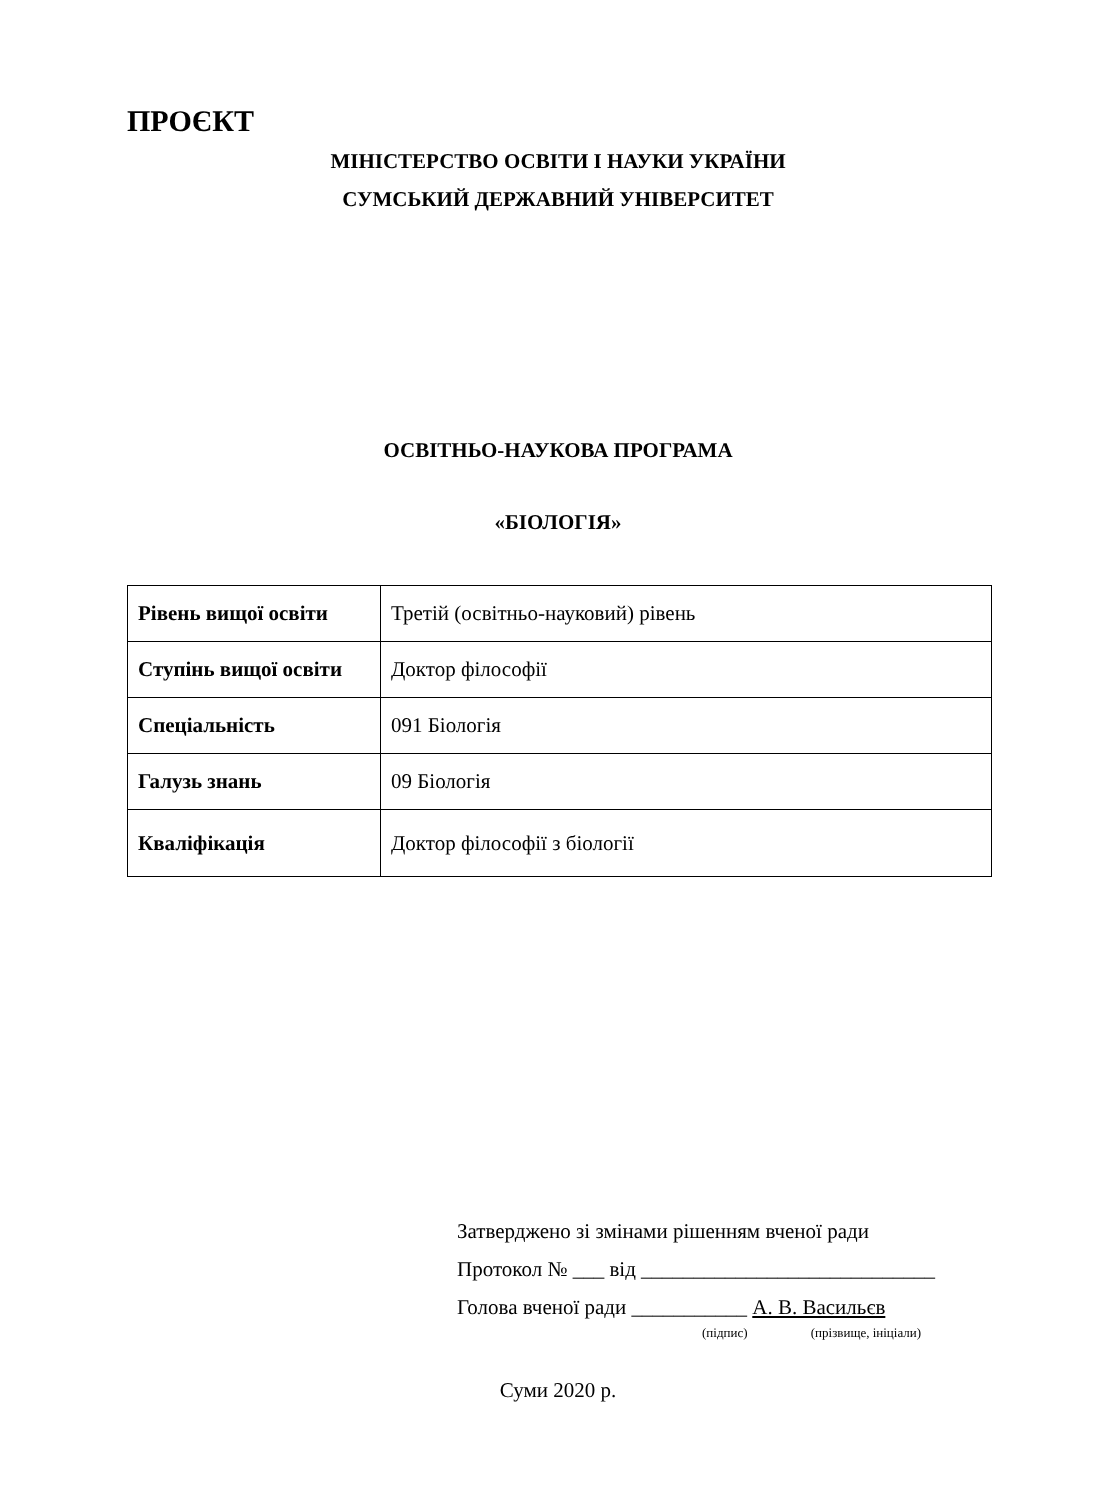ПРОЄКТ
МІНІСТЕРСТВО ОСВІТИ І НАУКИ УКРАЇНИ
СУМСЬКИЙ ДЕРЖАВНИЙ УНІВЕРСИТЕТ
ОСВІТНЬО-НАУКОВА ПРОГРАМА
«БІОЛОГІЯ»
| Рівень вищої освіти | Третій (освітньо-науковий) рівень |
| Ступінь вищої освіти | Доктор філософії |
| Спеціальність | 091 Біологія |
| Галузь знань | 09 Біологія |
| Кваліфікація | Доктор філософії з біології |
Затверджено зі змінами рішенням вченої ради
Протокол № ___ від ____________________________
Голова вченої ради ___________ А. В. Васильєв
(підпис) (прізвище, ініціали)
Суми 2020 р.